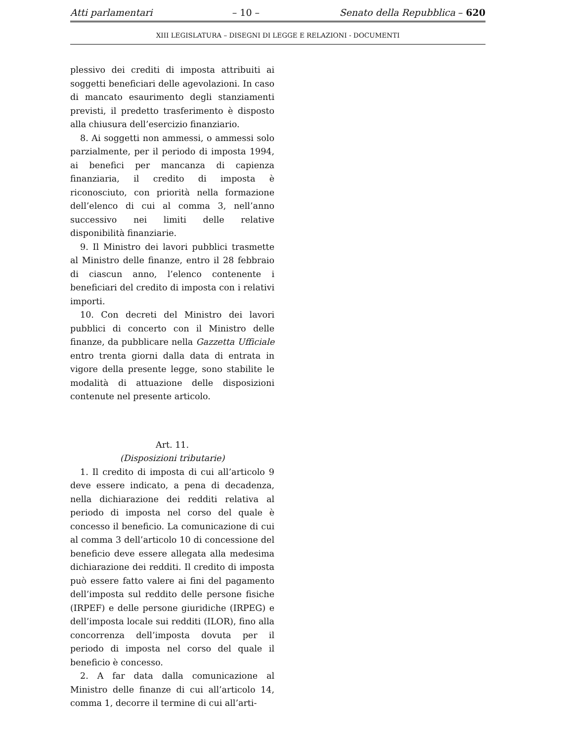Atti parlamentari – 10 – Senato della Repubblica – 620
XIII LEGISLATURA – DISEGNI DI LEGGE E RELAZIONI - DOCUMENTI
plessivo dei crediti di imposta attribuiti ai soggetti beneficiari delle agevolazioni. In caso di mancato esaurimento degli stanziamenti previsti, il predetto trasferimento è disposto alla chiusura dell’esercizio finanziario.
8. Ai soggetti non ammessi, o ammessi solo parzialmente, per il periodo di imposta 1994, ai benefici per mancanza di capienza finanziaria, il credito di imposta è riconosciuto, con priorità nella formazione dell’elenco di cui al comma 3, nell’anno successivo nei limiti delle relative disponibilità finanziarie.
9. Il Ministro dei lavori pubblici trasmette al Ministro delle finanze, entro il 28 febbraio di ciascun anno, l’elenco contenente i beneficiari del credito di imposta con i relativi importi.
10. Con decreti del Ministro dei lavori pubblici di concerto con il Ministro delle finanze, da pubblicare nella Gazzetta Ufficiale entro trenta giorni dalla data di entrata in vigore della presente legge, sono stabilite le modalità di attuazione delle disposizioni contenute nel presente articolo.
Art. 11.
(Disposizioni tributarie)
1. Il credito di imposta di cui all’articolo 9 deve essere indicato, a pena di decadenza, nella dichiarazione dei redditi relativa al periodo di imposta nel corso del quale è concesso il beneficio. La comunicazione di cui al comma 3 dell’articolo 10 di concessione del beneficio deve essere allegata alla medesima dichiarazione dei redditi. Il credito di imposta può essere fatto valere ai fini del pagamento dell’imposta sul reddito delle persone fisiche (IRPEF) e delle persone giuridiche (IRPEG) e dell’imposta locale sui redditi (ILOR), fino alla concorrenza dell’imposta dovuta per il periodo di imposta nel corso del quale il beneficio è concesso.
2. A far data dalla comunicazione al Ministro delle finanze di cui all’articolo 14, comma 1, decorre il termine di cui all’arti-